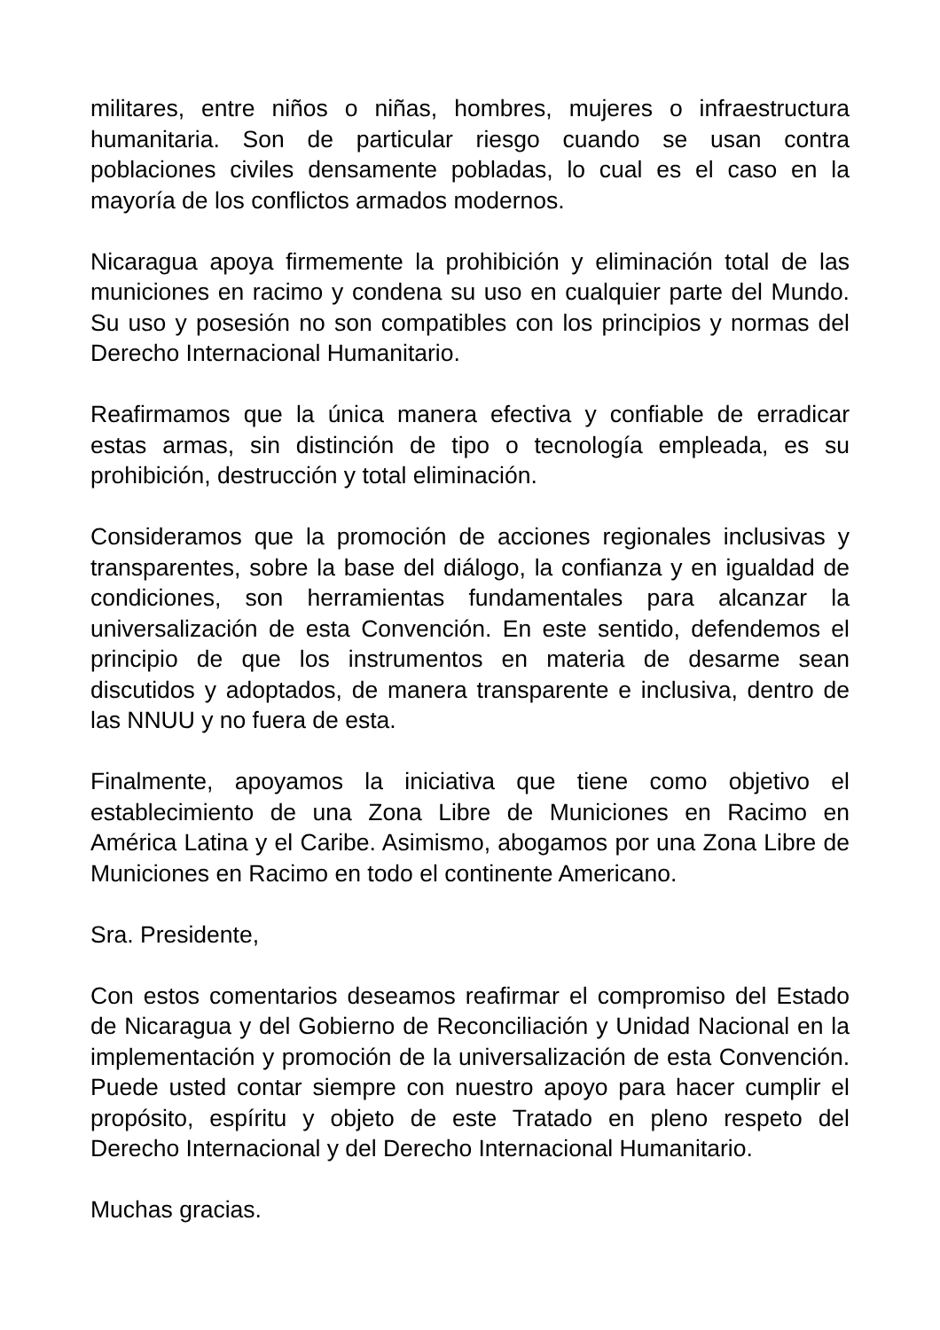militares, entre niños o niñas, hombres, mujeres o infraestructura humanitaria. Son de particular riesgo cuando se usan contra poblaciones civiles densamente pobladas, lo cual es el caso en la mayoría de los conflictos armados modernos.
Nicaragua apoya firmemente la prohibición y eliminación total de las municiones en racimo y condena su uso en cualquier parte del Mundo. Su uso y posesión no son compatibles con los principios y normas del Derecho Internacional Humanitario.
Reafirmamos que la única manera efectiva y confiable de erradicar estas armas, sin distinción de tipo o tecnología empleada, es su prohibición, destrucción y total eliminación.
Consideramos que la promoción de acciones regionales inclusivas y transparentes, sobre la base del diálogo, la confianza y en igualdad de condiciones, son herramientas fundamentales para alcanzar la universalización de esta Convención. En este sentido, defendemos el principio de que los instrumentos en materia de desarme sean discutidos y adoptados, de manera transparente e inclusiva, dentro de las NNUU y no fuera de esta.
Finalmente, apoyamos la iniciativa que tiene como objetivo el establecimiento de una Zona Libre de Municiones en Racimo en América Latina y el Caribe. Asimismo, abogamos por una Zona Libre de Municiones en Racimo en todo el continente Americano.
Sra. Presidente,
Con estos comentarios deseamos reafirmar el compromiso del Estado de Nicaragua y del Gobierno de Reconciliación y Unidad Nacional en la implementación y promoción de la universalización de esta Convención. Puede usted contar siempre con nuestro apoyo para hacer cumplir el propósito, espíritu y objeto de este Tratado en pleno respeto del Derecho Internacional y del Derecho Internacional Humanitario.
Muchas gracias.